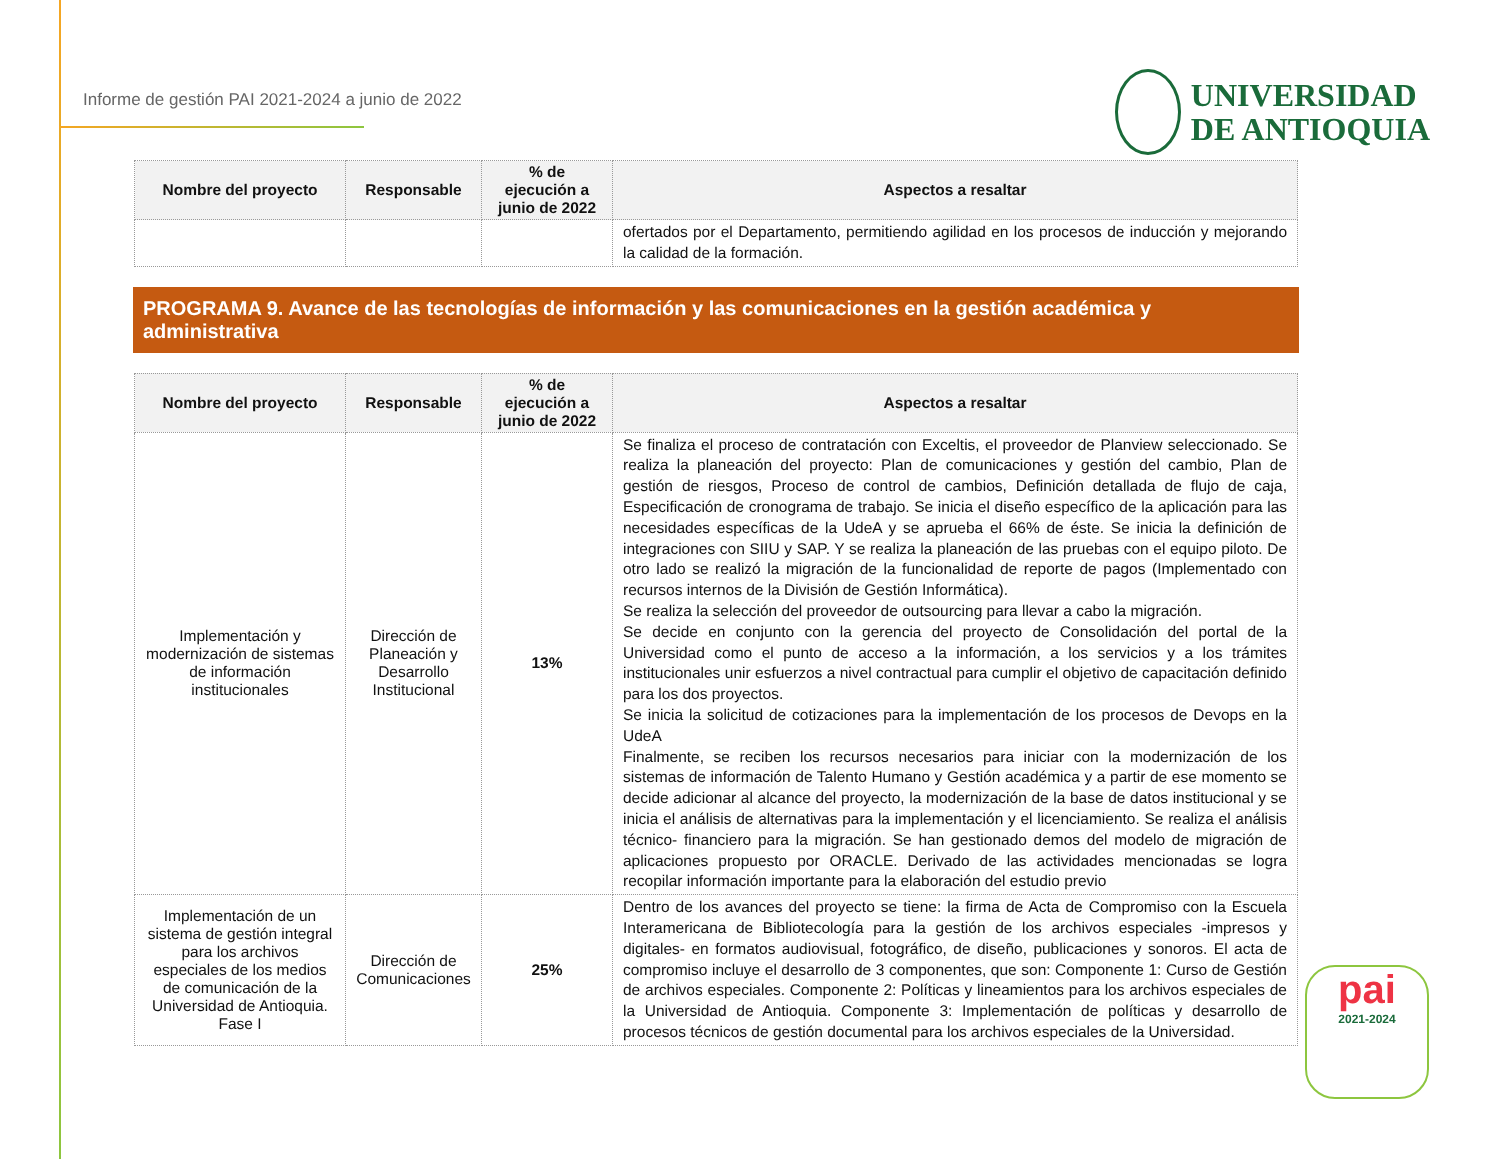Informe de gestión PAI 2021-2024 a junio de 2022
UNIVERSIDAD
DE ANTIOQUIA
| Nombre del proyecto | Responsable | % de ejecución a junio de 2022 | Aspectos a resaltar |
| --- | --- | --- | --- |
| | | | ofertados por el Departamento, permitiendo agilidad en los procesos de inducción y mejorando la calidad de la formación. |
PROGRAMA 9. Avance de las tecnologías de información y las comunicaciones en la gestión académica y administrativa
| Nombre del proyecto | Responsable | % de ejecución a junio de 2022 | Aspectos a resaltar |
| --- | --- | --- | --- |
| Implementación y modernización de sistemas de información institucionales | Dirección de Planeación y Desarrollo Institucional | 13% | Se finaliza el proceso de contratación con Exceltis, el proveedor de Planview seleccionado. Se realiza la planeación del proyecto: Plan de comunicaciones y gestión del cambio, Plan de gestión de riesgos, Proceso de control de cambios, Definición detallada de flujo de caja, Especificación de cronograma de trabajo. Se inicia el diseño específico de la aplicación para las necesidades específicas de la UdeA y se aprueba el 66% de éste. Se inicia la definición de integraciones con SIIU y SAP. Y se realiza la planeación de las pruebas con el equipo piloto. De otro lado se realizó la migración de la funcionalidad de reporte de pagos (Implementado con recursos internos de la División de Gestión Informática). Se realiza la selección del proveedor de outsourcing para llevar a cabo la migración. Se decide en conjunto con la gerencia del proyecto de Consolidación del portal de la Universidad como el punto de acceso a la información, a los servicios y a los trámites institucionales unir esfuerzos a nivel contractual para cumplir el objetivo de capacitación definido para los dos proyectos. Se inicia la solicitud de cotizaciones para la implementación de los procesos de Devops en la UdeA Finalmente, se reciben los recursos necesarios para iniciar con la modernización de los sistemas de información de Talento Humano y Gestión académica y a partir de ese momento se decide adicionar al alcance del proyecto, la modernización de la base de datos institucional y se inicia el análisis de alternativas para la implementación y el licenciamiento. Se realiza el análisis técnico- financiero para la migración. Se han gestionado demos del modelo de migración de aplicaciones propuesto por ORACLE. Derivado de las actividades mencionadas se logra recopilar información importante para la elaboración del estudio previo |
| Implementación de un sistema de gestión integral para los archivos especiales de los medios de comunicación de la Universidad de Antioquia. Fase I | Dirección de Comunicaciones | 25% | Dentro de los avances del proyecto se tiene: la firma de Acta de Compromiso con la Escuela Interamericana de Bibliotecología para la gestión de los archivos especiales -impresos y digitales- en formatos audiovisual, fotográfico, de diseño, publicaciones y sonoros. El acta de compromiso incluye el desarrollo de 3 componentes, que son: Componente 1: Curso de Gestión de archivos especiales. Componente 2: Políticas y lineamientos para los archivos especiales de la Universidad de Antioquia. Componente 3: Implementación de políticas y desarrollo de procesos técnicos de gestión documental para los archivos especiales de la Universidad. |
pai
2021-2024